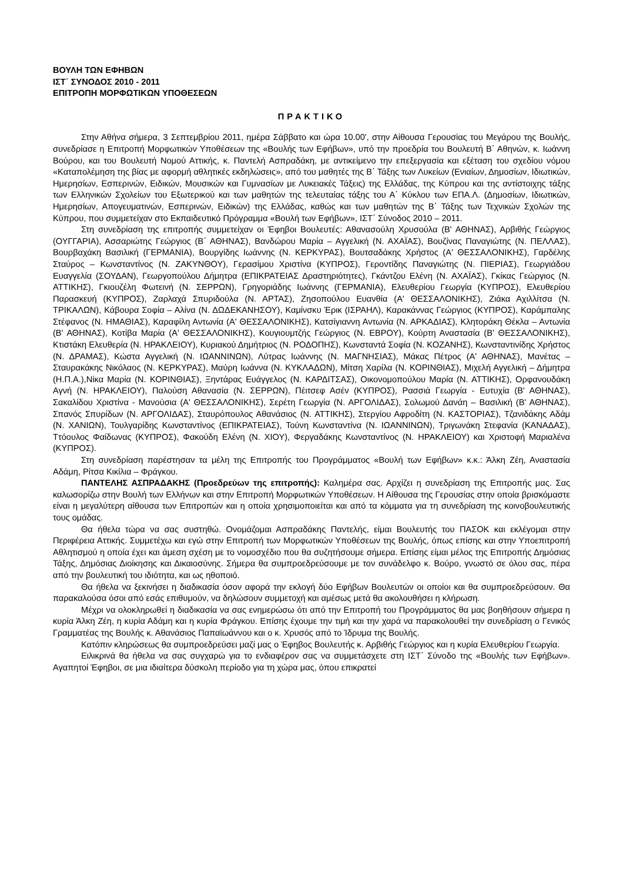ΒΟΥΛΗ ΤΩΝ ΕΦΗΒΩΝ
ΙΣΤ΄ ΣΥΝΟΔΟΣ 2010 - 2011
ΕΠΙΤΡΟΠΗ ΜΟΡΦΩΤΙΚΩΝ ΥΠΟΘΕΣΕΩΝ
ΠΡΑΚΤΙΚΟ
Στην Αθήνα σήμερα, 3 Σεπτεμβρίου 2011, ημέρα Σάββατο και ώρα 10.00', στην Αίθουσα Γερουσίας του Μεγάρου της Βουλής, συνεδρίασε η Επιτροπή Μορφωτικών Υποθέσεων της «Βουλής των Εφήβων», υπό την προεδρία του Βουλευτή Β΄ Αθηνών, κ. Ιωάννη Βούρου, και του Βουλευτή Νομού Αττικής, κ. Παντελή Ασπραδάκη, με αντικείμενο την επεξεργασία και εξέταση του σχεδίου νόμου «Καταπολέμηση της βίας με αφορμή αθλητικές εκδηλώσεις», από του μαθητές της Β΄ Τάξης των Λυκείων (Ενιαίων, Δημοσίων, Ιδιωτικών, Ημερησίων, Εσπερινών, Ειδικών, Μουσικών και Γυμνασίων με Λυκειακές Τάξεις) της Ελλάδας, της Κύπρου και της αντίστοιχης τάξης των Ελληνικών Σχολείων του Εξωτερικού και των μαθητών της τελευταίας τάξης του Α΄ Κύκλου των ΕΠΑ.Λ. (Δημοσίων, Ιδιωτικών, Ημερησίων, Απογευματινών, Εσπερινών, Ειδικών) της Ελλάδας, καθώς και των μαθητών της Β΄ Τάξης των Τεχνικών Σχολών της Κύπρου, που συμμετείχαν στο Εκπαιδευτικό Πρόγραμμα «Βουλή των Εφήβων», ΙΣΤ΄ Σύνοδος 2010 – 2011.
Στη συνεδρίαση της επιτροπής συμμετείχαν οι Έφηβοι Βουλευτές: Αθανασούλη Χρυσούλα (Β' ΑΘΗΝΑΣ), Αρβιθής Γεώργιος (ΟΥΓΓΑΡΙΑ), Ασσαριώτης Γεώργιος (Β΄ ΑΘΗΝΑΣ), Βανδώρου Μαρία – Αγγελική (Ν. ΑΧΑΪΑΣ), Βουζίνας Παναγιώτης (Ν. ΠΕΛΛΑΣ), Βουρβαχάκη Βασιλική (ΓΕΡΜΑΝΙΑ), Βουργίδης Ιωάννης (Ν. ΚΕΡΚΥΡΑΣ), Βουτσαδάκης Χρήστος (Α' ΘΕΣΣΑΛΟΝΙΚΗΣ), Γαρδέλης Σταύρος – Κωνσταντίνος (Ν. ΖΑΚΥΝΘΟΥ), Γερασίμου Χριστίνα (ΚΥΠΡΟΣ), Γεροντίδης Παναγιώτης (Ν. ΠΙΕΡΙΑΣ), Γεωργιάδου Ευαγγελία (ΣΟΥΔΑΝ), Γεωργοπούλου Δήμητρα (ΕΠΙΚΡΑΤΕΙΑΣ Δραστηριότητες), Γκάντζου Ελένη (Ν. ΑΧΑΪΑΣ), Γκίκας Γεώργιος (Ν. ΑΤΤΙΚΗΣ), Γκιουζέλη Φωτεινή (Ν. ΣΕΡΡΩΝ), Γρηγοριάδης Ιωάννης (ΓΕΡΜΑΝΙΑ), Ελευθερίου Γεωργία (ΚΥΠΡΟΣ), Ελευθερίου Παρασκευή (ΚΥΠΡΟΣ), Ζαρλαχά Σπυριδούλα (Ν. ΑΡΤΑΣ), Ζησοπούλου Ευανθία (Α' ΘΕΣΣΑΛΟΝΙΚΗΣ), Ζιάκα Αχιλλίτσα (Ν. ΤΡΙΚΑΛΩΝ), Κάβουρα Σοφία – Αλίνα (Ν. ΔΩΔΕΚΑΝΗΣΟΥ), Καμίνσκυ Έρικ (ΙΣΡΑΗΛ), Καρακάννας Γεώργιος (ΚΥΠΡΟΣ), Καράμπαλης Στέφανος (Ν. ΗΜΑΘΙΑΣ), Καραφίλη Αντωνία (Α' ΘΕΣΣΑΛΟΝΙΚΗΣ), Κατσίγιαννη Αντωνία (Ν. ΑΡΚΑΔΙΑΣ), Κλητοράκη Θέκλα – Αντωνία (Β' ΑΘΗΝΑΣ), Κοτίβα Μαρία (Α' ΘΕΣΣΑΛΟΝΙΚΗΣ), Κουγιουμτζής Γεώργιος (Ν. ΕΒΡΟΥ), Κούρτη Αναστασία (Β' ΘΕΣΣΑΛΟΝΙΚΗΣ), Κτιστάκη Ελευθερία (Ν. ΗΡΑΚΛΕΙΟΥ), Κυριακού Δημήτριος (Ν. ΡΟΔΟΠΗΣ), Κωνσταντά Σοφία (Ν. ΚΟΖΑΝΗΣ), Κωνσταντινίδης Χρήστος (Ν. ΔΡΑΜΑΣ), Κώστα Αγγελική (Ν. ΙΩΑΝΝΙΝΩΝ), Λύτρας Ιωάννης (Ν. ΜΑΓΝΗΣΙΑΣ), Μάκας Πέτρος (Α' ΑΘΗΝΑΣ), Μανέτας – Σταυρακάκης Νικόλαος (Ν. ΚΕΡΚΥΡΑΣ), Μαύρη Ιωάννα (Ν. ΚΥΚΛΑΔΩΝ), Μίτση Χαρίλα (Ν. ΚΟΡΙΝΘΙΑΣ), Μιχελή Αγγελική – Δήμητρα (Η.Π.Α.),Νίκα Μαρία (Ν. ΚΟΡΙΝΘΙΑΣ), Ξηντάρας Ευάγγελος (Ν. ΚΑΡΔΙΤΣΑΣ), Οικονομοπούλου Μαρία (Ν. ΑΤΤΙΚΗΣ), Ορφανουδάκη Αγνή (Ν. ΗΡΑΚΛΕΙΟΥ), Παλούση Αθανασία (Ν. ΣΕΡΡΩΝ), Πέιτσεφ Ασέν (ΚΥΠΡΟΣ), Ρασσιά Γεωργία - Ευτυχία (Β' ΑΘΗΝΑΣ), Σακαλίδου Χριστίνα - Μανούσια (Α' ΘΕΣΣΑΛΟΝΙΚΗΣ), Σερέτη Γεωργία (Ν. ΑΡΓΟΛΙΔΑΣ), Σολωμού Δανάη – Βασιλική (Β' ΑΘΗΝΑΣ), Σπανός Σπυρίδων (Ν. ΑΡΓΟΛΙΔΑΣ), Σταυρόπουλος Αθανάσιος (Ν. ΑΤΤΙΚΗΣ), Στεργίου Αφροδίτη (Ν. ΚΑΣΤΟΡΙΑΣ), Τζανιδάκης Αδάμ (Ν. ΧΑΝΙΩΝ), Τουλγαρίδης Κωνσταντίνος (ΕΠΙΚΡΑΤΕΙΑΣ), Τούνη Κωνσταντίνα (Ν. ΙΩΑΝΝΙΝΩΝ), Τριγωνάκη Στεφανία (ΚΑΝΑΔΑΣ), Ττόουλος Φαίδωνας (ΚΥΠΡΟΣ), Φακούδη Ελένη (Ν. ΧΙΟΥ), Φεργαδάκης Κωνσταντίνος (Ν. ΗΡΑΚΛΕΙΟΥ) και Χριστοφή Μαριαλένα (ΚΥΠΡΟΣ).
Στη συνεδρίαση παρέστησαν τα μέλη της Επιτροπής του Προγράμματος «Βουλή των Εφήβων» κ.κ.: Άλκη Ζέη, Αναστασία Αδάμη, Ρίτσα Κικίλια – Φράγκου.
ΠΑΝΤΕΛΗΣ ΑΣΠΡΑΔΑΚΗΣ (Προεδρεύων της επιτροπής): Καλημέρα σας. Αρχίζει η συνεδρίαση της Επιτροπής μας. Σας καλωσορίζω στην Βουλή των Ελλήνων και στην Επιτροπή Μορφωτικών Υποθέσεων. Η Αίθουσα της Γερουσίας στην οποία βρισκόμαστε είναι η μεγαλύτερη αίθουσα των Επιτροπών και η οποία χρησιμοποιείται και από τα κόμματα για τη συνεδρίαση της κοινοβουλευτικής τους ομάδας.
Θα ήθελα τώρα να σας συστηθώ. Ονομάζομαι Ασπραδάκης Παντελής, είμαι Βουλευτής του ΠΑΣΟΚ και εκλέγομαι στην Περιφέρεια Αττικής. Συμμετέχω και εγώ στην Επιτροπή των Μορφωτικών Υποθέσεων της Βουλής, όπως επίσης και στην Υποεπιτροπή Αθλητισμού η οποία έχει και άμεση σχέση με το νομοσχέδιο που θα συζητήσουμε σήμερα. Επίσης είμαι μέλος της Επιτροπής Δημόσιας Τάξης, Δημόσιας Διοίκησης και Δικαιοσύνης. Σήμερα θα συμπροεδρεύσουμε με τον συνάδελφο κ. Βούρο, γνωστό σε όλου σας, πέρα από την βουλευτική του ιδιότητα, και ως ηθοποιό.
Θα ήθελα να ξεκινήσει η διαδικασία όσον αφορά την εκλογή δύο Εφήβων Βουλευτών οι οποίοι και θα συμπροεδρεύσουν. Θα παρακαλούσα όσοι από εσάς επιθυμούν, να δηλώσουν συμμετοχή και αμέσως μετά θα ακολουθήσει η κλήρωση.
Μέχρι να ολοκληρωθεί η διαδικασία να σας ενημερώσω ότι από την Επιτροπή του Προγράμματος θα μας βοηθήσουν σήμερα η κυρία Άλκη Ζέη, η κυρία Αδάμη και η κυρία Φράγκου. Επίσης έχουμε την τιμή και την χαρά να παρακολουθεί την συνεδρίαση ο Γενικός Γραμματέας της Βουλής κ. Αθανάσιος Παπαϊωάννου και ο κ. Χρυσός από το Ίδρυμα της Βουλής.
Κατόπιν κληρώσεως θα συμπροεδρεύσει μαζί μας ο Έφηβος Βουλευτής κ. Αρβιθής Γεώργιος και η κυρία Ελευθερίου Γεωργία.
Ειλικρινά θα ήθελα να σας συγχαρώ για το ενδιαφέρον σας να συμμετάσχετε στη ΙΣΤ΄ Σύνοδο της «Βουλής των Εφήβων». Αγαπητοί Έφηβοι, σε μια ιδιαίτερα δύσκολη περίοδο για τη χώρα μας, όπου επικρατεί